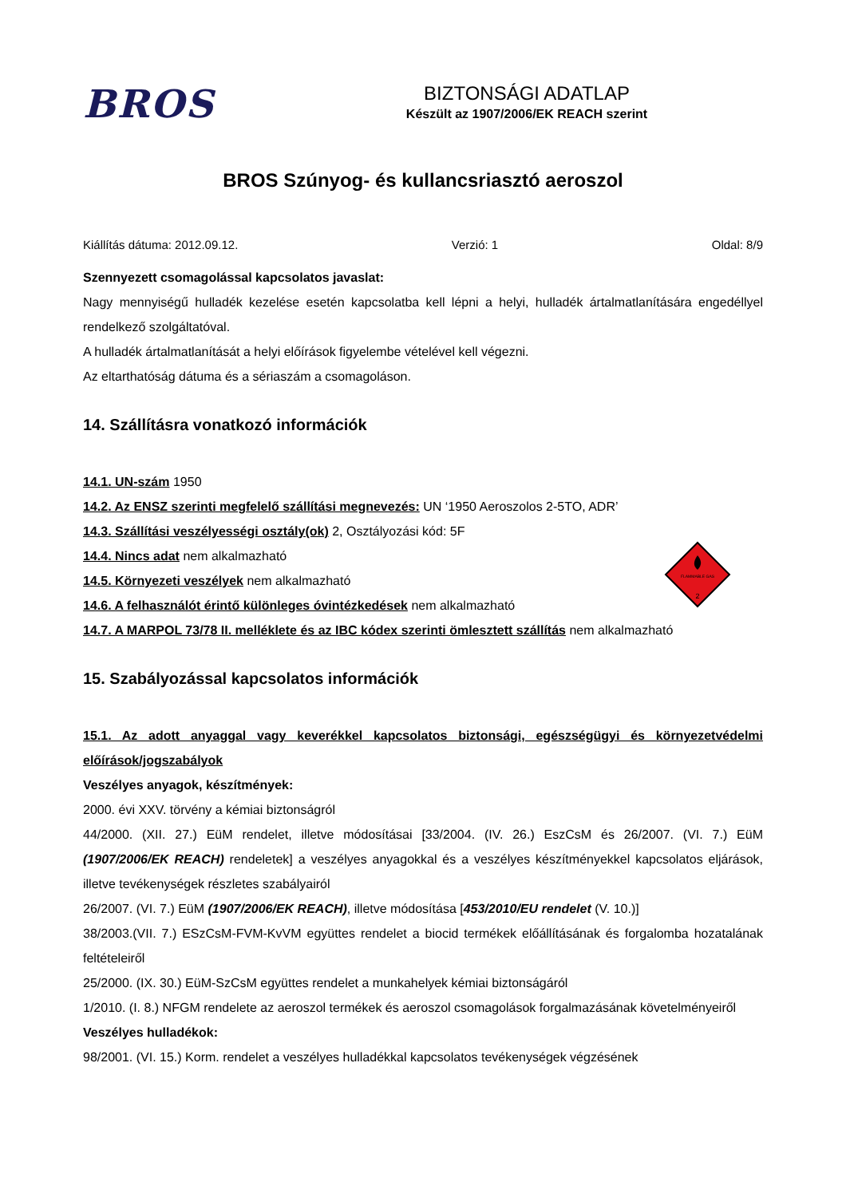BROS
BIZTONSÁGI ADATLAP
Készült az 1907/2006/EK REACH szerint
BROS Szúnyog- és kullancsriasztó aeroszol
Kiállítás dátuma: 2012.09.12. Verzió: 1 Oldal: 8/9
Szennyezett csomagolással kapcsolatos javaslat:
Nagy mennyiségű hulladék kezelése esetén kapcsolatba kell lépni a helyi, hulladék ártalmatlanítására engedéllyel rendelkező szolgáltatóval.
A hulladék ártalmatlanítását a helyi előírások figyelembe vételével kell végezni.
Az eltarthatóság dátuma és a sériaszám a csomagoláson.
14. Szállításra vonatkozó információk
14.1. UN-szám 1950
14.2. Az ENSZ szerinti megfelelő szállítási megnevezés: UN ‘1950 Aeroszolos 2-5TO, ADR’
14.3. Szállítási veszélyességi osztály(ok) 2, Osztályozási kód: 5F
14.4. Nincs adat nem alkalmazható
14.5. Környezeti veszélyek nem alkalmazható
14.6. A felhasználót érintő különleges óvintézkedések nem alkalmazható
14.7. A MARPOL 73/78 II. melléklete és az IBC kódex szerinti ömlesztett szállítás nem alkalmazható
FLAMMABLE GAS
2
15. Szabályozással kapcsolatos információk
15.1. Az adott anyaggal vagy keverékkel kapcsolatos biztonsági, egészségügyi és környezetvédelmi előírások/jogszabályok
Veszélyes anyagok, készítmények:
2000. évi XXV. törvény a kémiai biztonságról
44/2000. (XII. 27.) EüM rendelet, illetve módosításai [33/2004. (IV. 26.) EszCsM és 26/2007. (VI. 7.) EüM (1907/2006/EK REACH) rendeletek] a veszélyes anyagokkal és a veszélyes készítményekkel kapcsolatos eljárások, illetve tevékenységek részletes szabályairól
26/2007. (VI. 7.) EüM (1907/2006/EK REACH), illetve módosítása [453/2010/EU rendelet (V. 10.)]
38/2003.(VII. 7.) ESzCsM-FVM-KvVM együttes rendelet a biocid termékek előállításának és forgalomba hozatalának feltételeiről
25/2000. (IX. 30.) EüM-SzCsM együttes rendelet a munkahelyek kémiai biztonságáról
1/2010. (I. 8.) NFGM rendelete az aeroszol termékek és aeroszol csomagolások forgalmazásának követelményeiről
Veszélyes hulladékok:
98/2001. (VI. 15.) Korm. rendelet a veszélyes hulladékkal kapcsolatos tevékenységek végzésének